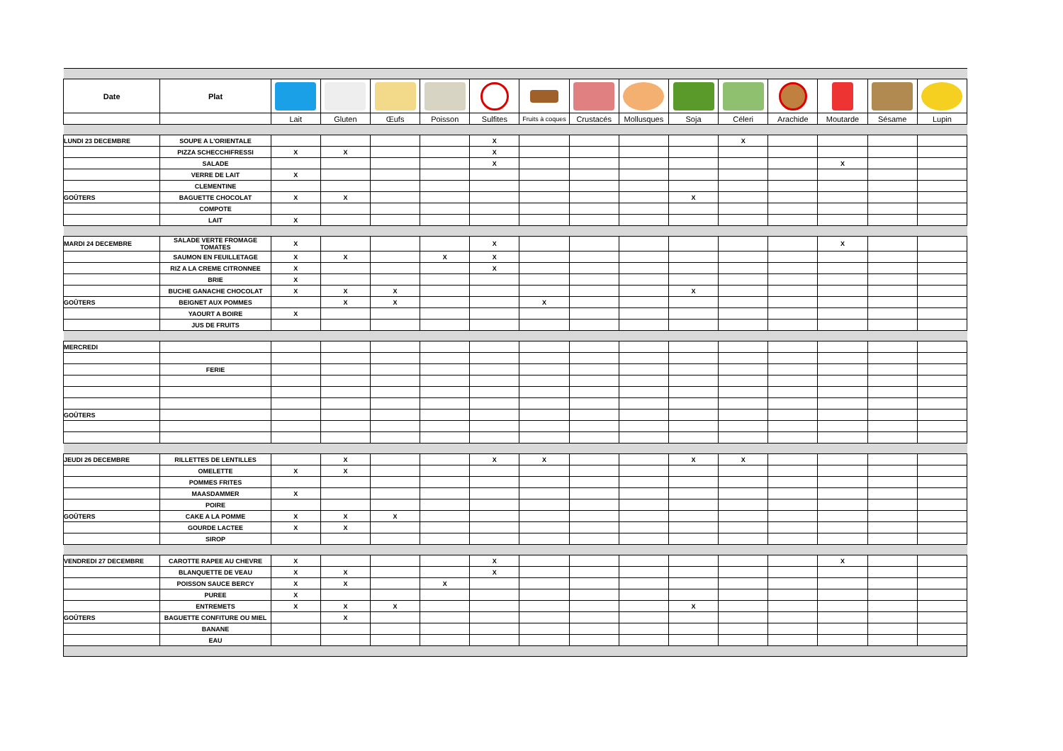| Date | Plat | | | | | | | | | | | | | | |
| | | Lait | Gluten | Œufs | Poisson | Sulfites | Fruits à coques | Crustacés | Mollusques | Soja | Céleri | Arachide | Moutarde | Sésame | Lupin |
| LUNDI 23 DECEMBRE | SOUPE A L'ORIENTALE | | | | | X | | | | | X | | | | |
| | PIZZA SCHECCHIFRESSI | X | X | | | X | | | | | | | | | |
| | SALADE | | | | | X | | | | | | | X | | |
| | VERRE DE LAIT | X | | | | | | | | | | | | | |
| | CLEMENTINE | | | | | | | | | | | | | | |
| GOÛTERS | BAGUETTE CHOCOLAT | X | X | | | | | | | X | | | | | |
| | COMPOTE | | | | | | | | | | | | | | |
| | LAIT | X | | | | | | | | | | | | | |
| MARDI 24 DECEMBRE | SALADE VERTE FROMAGE TOMATES | X | | | | X | | | | | | | X | | |
| | SAUMON EN FEUILLETAGE | X | X | | X | X | | | | | | | | | |
| | RIZ A LA CREME CITRONNEE | X | | | | X | | | | | | | | | |
| | BRIE | X | | | | | | | | | | | | | |
| | BUCHE GANACHE CHOCOLAT | X | X | X | | | | | | X | | | | | |
| GOÛTERS | BEIGNET AUX POMMES | | X | X | | | X | | | | | | | | |
| | YAOURT A BOIRE | X | | | | | | | | | | | | | |
| | JUS DE FRUITS | | | | | | | | | | | | | | |
| MERCREDI | | | | | | | | | | | | | | | |
| | FERIE | | | | | | | | | | | | | | |
| GOÛTERS | | | | | | | | | | | | | | | |
| JEUDI 26 DECEMBRE | RILLETTES DE LENTILLES | | X | | | X | X | | | X | X | | | | |
| | OMELETTE | X | X | | | | | | | | | | | | |
| | POMMES FRITES | | | | | | | | | | | | | | |
| | MAASDAMMER | X | | | | | | | | | | | | | |
| | POIRE | | | | | | | | | | | | | | |
| GOÛTERS | CAKE A LA POMME | X | X | X | | | | | | | | | | | |
| | GOURDE LACTEE | X | X | | | | | | | | | | | | |
| | SIROP | | | | | | | | | | | | | | |
| VENDREDI 27 DECEMBRE | CAROTTE RAPEE AU CHEVRE | X | | | | X | | | | | | | X | | |
| | BLANQUETTE DE VEAU | X | X | | | X | | | | | | | | | |
| | POISSON SAUCE BERCY | X | X | | X | | | | | | | | | | |
| | PUREE | X | | | | | | | | | | | | | |
| | ENTREMETS | X | X | X | | | | | | X | | | | | |
| GOÛTERS | BAGUETTE CONFITURE OU MIEL | | X | | | | | | | | | | | | |
| | BANANE | | | | | | | | | | | | | | |
| | EAU | | | | | | | | | | | | | | |